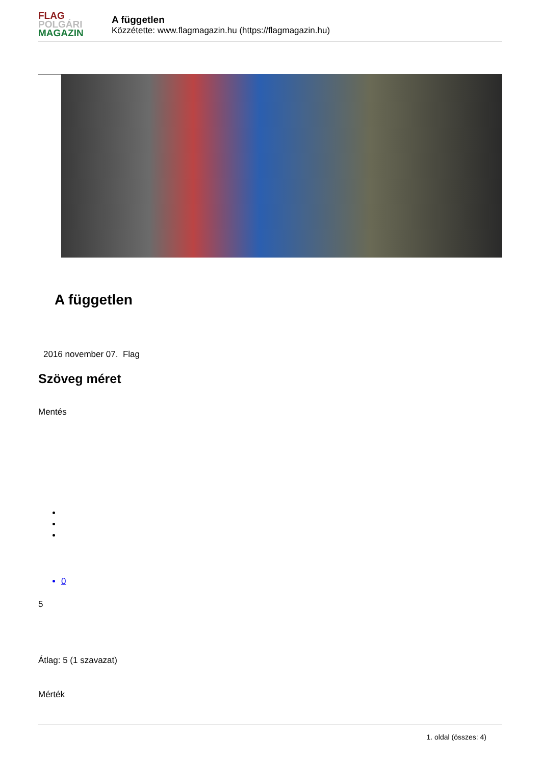FLAG
POLGÁRI
MAGAZIN
A független
Közzétette: www.flagmagazin.hu (https://flagmagazin.hu)
A független
2016 november 07. Flag
Szöveg méret
Mentés
0
5
Átlag: 5 (1 szavazat)
Mérték
1. oldal (összes: 4)